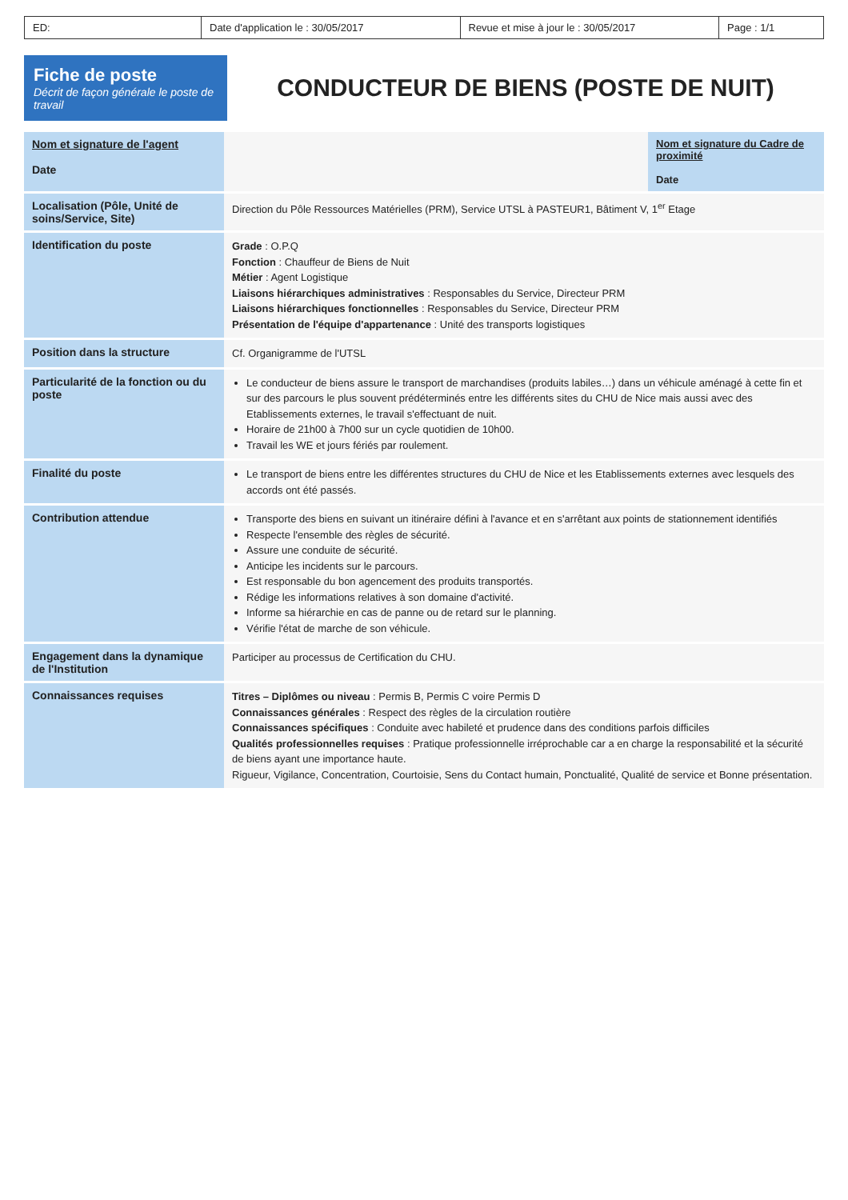ED: Date d'application le : 30/05/2017
Revue et mise à jour le : 30/05/2017
Page : 1/1
Fiche de poste
Décrit de façon générale le poste de travail
CONDUCTEUR DE BIENS (POSTE DE NUIT)
| Nom et signature de l'agent Date | | Nom et signature du Cadre de proximité Date |
| Localisation (Pôle, Unité de soins/Service, Site) | Direction du Pôle Ressources Matérielles (PRM), Service UTSL à PASTEUR1, Bâtiment V, 1<sup>er</sup> Etage | |
| Identification du poste | Grade : O.P.Q Fonction : Chauffeur de Biens de Nuit Métier : Agent Logistique Liaisons hiérarchiques administratives : Responsables du Service, Directeur PRM Liaisons hiérarchiques fonctionnelles : Responsables du Service, Directeur PRM Présentation de l'équipe d'appartenance : Unité des transports logistiques | |
| Position dans la structure | Cf. Organigramme de l'UTSL | |
| Particularité de la fonction ou du poste | Le conducteur de biens assure le transport de marchandises (produits labiles…) dans un véhicule aménagé à cette fin et sur des parcours le plus souvent prédéterminés entre les différents sites du CHU de Nice mais aussi avec des Etablissements externes, le travail s'effectuant de nuit. Horaire de 21h00 à 7h00 sur un cycle quotidien de 10h00. Travail les WE et jours fériés par roulement. | |
| Finalité du poste | Le transport de biens entre les différentes structures du CHU de Nice et les Etablissements externes avec lesquels des accords ont été passés. | |
| Contribution attendue | Transporte des biens en suivant un itinéraire défini à l'avance et en s'arrêtant aux points de stationnement identifiés Respecte l'ensemble des règles de sécurité. Assure une conduite de sécurité. Anticipe les incidents sur le parcours. Est responsable du bon agencement des produits transportés. Rédige les informations relatives à son domaine d'activité. Informe sa hiérarchie en cas de panne ou de retard sur le planning. Vérifie l'état de marche de son véhicule. | |
| Engagement dans la dynamique de l'Institution | Participer au processus de Certification du CHU. | |
| Connaissances requises | Titres – Diplômes ou niveau : Permis B, Permis C voire Permis D Connaissances générales : Respect des règles de la circulation routière Connaissances spécifiques : Conduite avec habileté et prudence dans des conditions parfois difficiles Qualités professionnelles requises : Pratique professionnelle irréprochable car a en charge la responsabilité et la sécurité de biens ayant une importance haute. Rigueur, Vigilance, Concentration, Courtoisie, Sens du Contact humain, Ponctualité, Qualité de service et Bonne présentation. | |